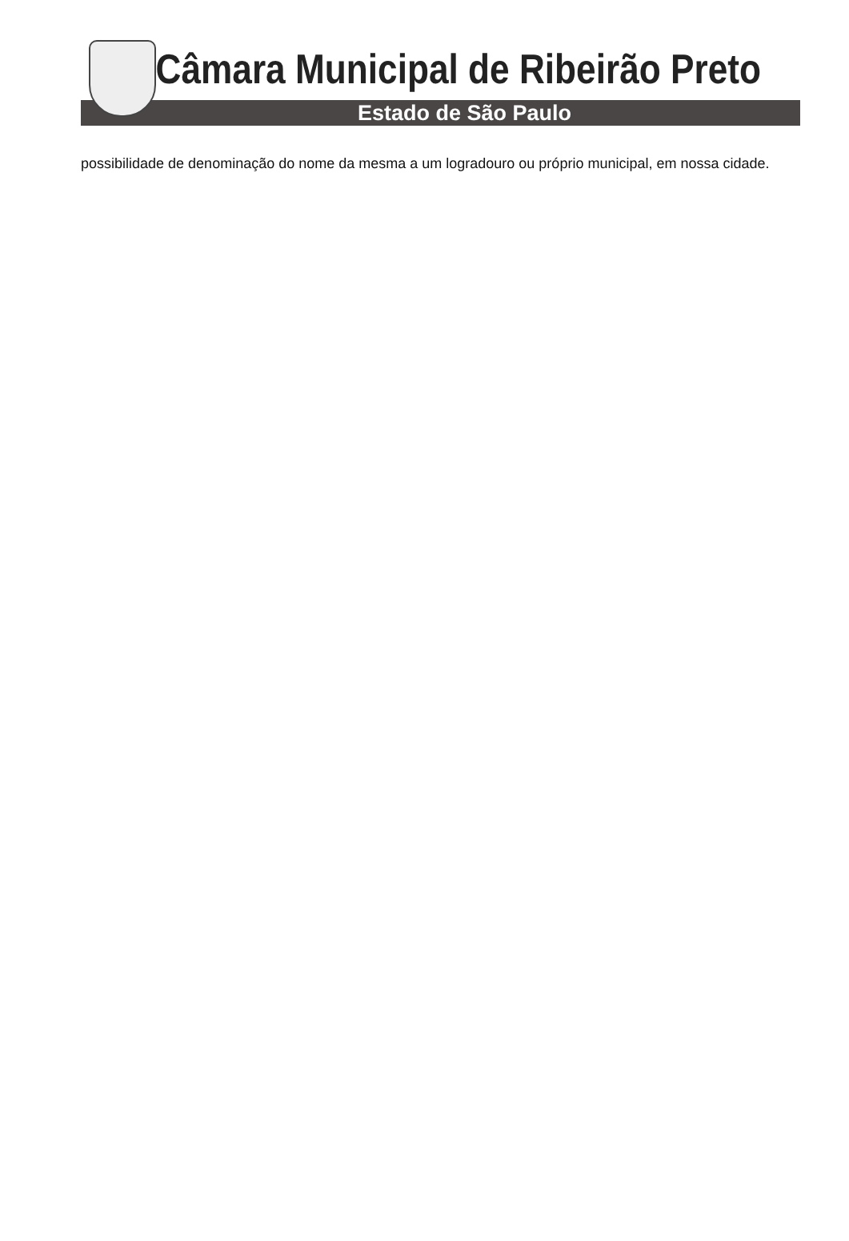Câmara Municipal de Ribeirão Preto
Estado de São Paulo
possibilidade de denominação do nome da mesma a um logradouro ou próprio municipal, em nossa cidade.